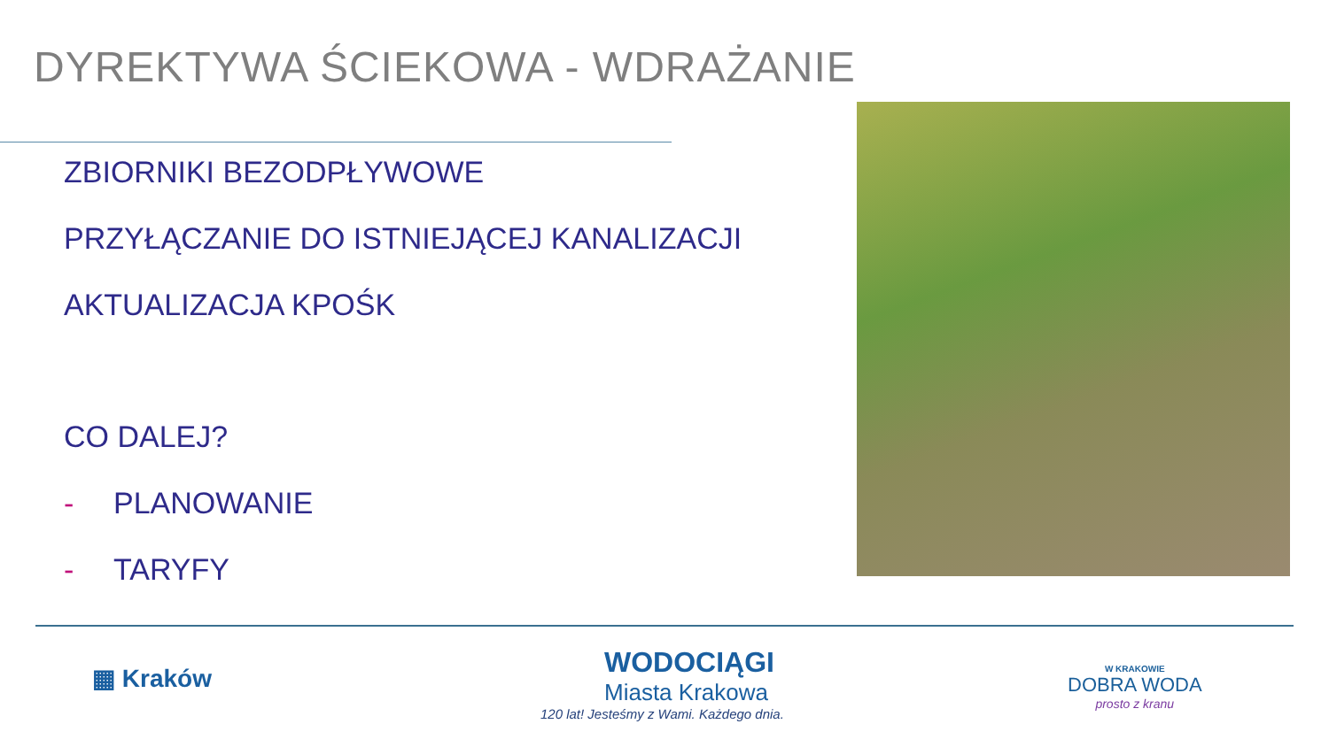DYREKTYWA ŚCIEKOWA - WDRAŻANIE
ZBIORNIKI BEZODPŁYWOWE
PRZYŁĄCZANIE DO ISTNIEJĄCEJ KANALIZACJI
AKTUALIZACJA KPOŚK
CO DALEJ?
- PLANOWANIE
- TARYFY
▦ Kraków
WODOCIĄGI
Miasta Krakowa
120 lat! Jesteśmy z Wami. Każdego dnia.
W KRAKOWIE
DOBRA WODA
prosto z kranu